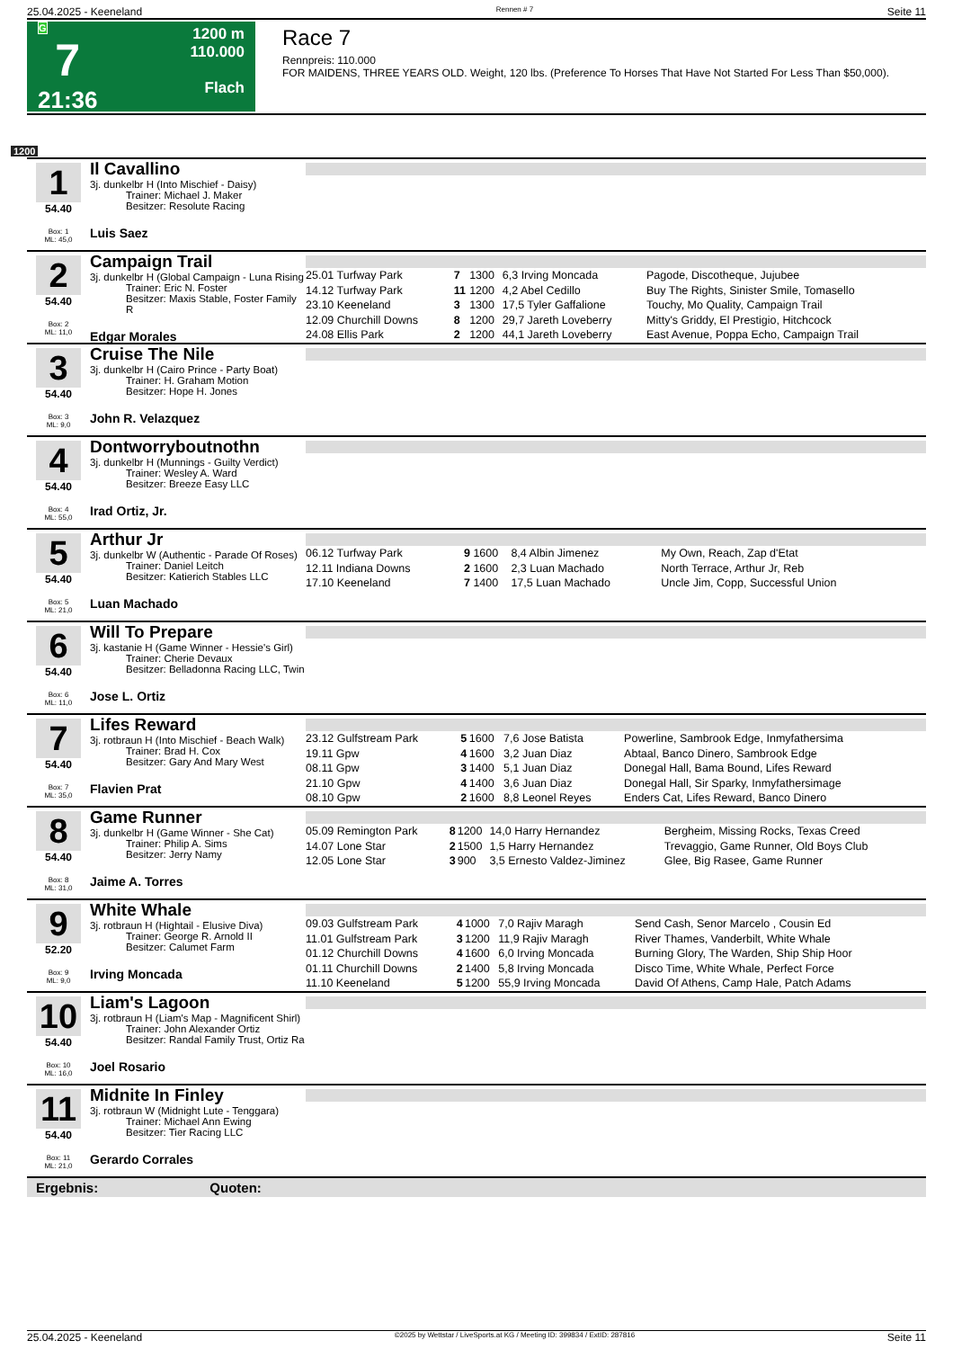25.04.2025 - Keeneland Rennen # 7 Seite 11
G
7
21:36
1200 m
110.000
Flach
Race 7
Rennpreis: 110.000
FOR MAIDENS, THREE YEARS OLD. Weight, 120 lbs. (Preference To Horses That Have Not Started For Less Than $50,000).
1200
1
54.40
Box: 1
ML: 45,0
Il Cavallino
3j. dunkelbr H (Into Mischief - Daisy)
Trainer: Michael J. Maker
Besitzer: Resolute Racing
Luis Saez
2
54.40
Box: 2
ML: 11,0
Campaign Trail
3j. dunkelbr H (Global Campaign - Luna Rising
Trainer: Eric N. Foster
Besitzer: Maxis Stable, Foster Family R
Edgar Morales
| 25.01 Turfway Park | 7 | 1300 | 6,3 Irving Moncada | Pagode, Discotheque, Jujubee |
| 14.12 Turfway Park | 11 | 1200 | 4,2 Abel Cedillo | Buy The Rights, Sinister Smile, Tomasello |
| 23.10 Keeneland | 3 | 1300 | 17,5 Tyler Gaffalione | Touchy, Mo Quality, Campaign Trail |
| 12.09 Churchill Downs | 8 | 1200 | 29,7 Jareth Loveberry | Mitty's Griddy, El Prestigio, Hitchcock |
| 24.08 Ellis Park | 2 | 1200 | 44,1 Jareth Loveberry | East Avenue, Poppa Echo, Campaign Trail |
3
54.40
Box: 3
ML: 9,0
Cruise The Nile
3j. dunkelbr H (Cairo Prince - Party Boat)
Trainer: H. Graham Motion
Besitzer: Hope H. Jones
John R. Velazquez
4
54.40
Box: 4
ML: 55,0
Dontworryboutnothn
3j. dunkelbr H (Munnings - Guilty Verdict)
Trainer: Wesley A. Ward
Besitzer: Breeze Easy LLC
Irad Ortiz, Jr.
5
54.40
Box: 5
ML: 21,0
Arthur Jr
3j. dunkelbr W (Authentic - Parade Of Roses)
Trainer: Daniel Leitch
Besitzer: Katierich Stables LLC
Luan Machado
| 06.12 Turfway Park | 9 | 1600 | 8,4 Albin Jimenez | My Own, Reach, Zap d'Etat |
| 12.11 Indiana Downs | 2 | 1600 | 2,3 Luan Machado | North Terrace, Arthur Jr, Reb |
| 17.10 Keeneland | 7 | 1400 | 17,5 Luan Machado | Uncle Jim, Copp, Successful Union |
6
54.40
Box: 6
ML: 11,0
Will To Prepare
3j. kastanie H (Game Winner - Hessie's Girl)
Trainer: Cherie Devaux
Besitzer: Belladonna Racing LLC, Twin
Jose L. Ortiz
7
54.40
Box: 7
ML: 35,0
Lifes Reward
3j. rotbraun H (Into Mischief - Beach Walk)
Trainer: Brad H. Cox
Besitzer: Gary And Mary West
Flavien Prat
| 23.12 Gulfstream Park | 5 | 1600 | 7,6 Jose Batista | Powerline, Sambrook Edge, Inmyfathersima |
| 19.11 Gpw | 4 | 1600 | 3,2 Juan Diaz | Abtaal, Banco Dinero, Sambrook Edge |
| 08.11 Gpw | 3 | 1400 | 5,1 Juan Diaz | Donegal Hall, Bama Bound, Lifes Reward |
| 21.10 Gpw | 4 | 1400 | 3,6 Juan Diaz | Donegal Hall, Sir Sparky, Inmyfathersimage |
| 08.10 Gpw | 2 | 1600 | 8,8 Leonel Reyes | Enders Cat, Lifes Reward, Banco Dinero |
8
54.40
Box: 8
ML: 31,0
Game Runner
3j. dunkelbr H (Game Winner - She Cat)
Trainer: Philip A. Sims
Besitzer: Jerry Namy
Jaime A. Torres
| 05.09 Remington Park | 8 | 1200 | 14,0 Harry Hernandez | Bergheim, Missing Rocks, Texas Creed |
| 14.07 Lone Star | 2 | 1500 | 1,5 Harry Hernandez | Trevaggio, Game Runner, Old Boys Club |
| 12.05 Lone Star | 3 | 900 | 3,5 Ernesto Valdez-Jiminez | Glee, Big Rasee, Game Runner |
9
52.20
Box: 9
ML: 9,0
White Whale
3j. rotbraun H (Hightail - Elusive Diva)
Trainer: George R. Arnold II
Besitzer: Calumet Farm
Irving Moncada
| 09.03 Gulfstream Park | 4 | 1000 | 7,0 Rajiv Maragh | Send Cash, Senor Marcelo , Cousin Ed |
| 11.01 Gulfstream Park | 3 | 1200 | 11,9 Rajiv Maragh | River Thames, Vanderbilt, White Whale |
| 01.12 Churchill Downs | 4 | 1600 | 6,0 Irving Moncada | Burning Glory, The Warden, Ship Ship Hoor |
| 01.11 Churchill Downs | 2 | 1400 | 5,8 Irving Moncada | Disco Time, White Whale, Perfect Force |
| 11.10 Keeneland | 5 | 1200 | 55,9 Irving Moncada | David Of Athens, Camp Hale, Patch Adams |
10
54.40
Box: 10
ML: 16,0
Liam's Lagoon
3j. rotbraun H (Liam's Map - Magnificent Shirl)
Trainer: John Alexander Ortiz
Besitzer: Randal Family Trust, Ortiz Ra
Joel Rosario
11
54.40
Box: 11
ML: 21,0
Midnite In Finley
3j. rotbraun W (Midnight Lute - Tenggara)
Trainer: Michael Ann Ewing
Besitzer: Tier Racing LLC
Gerardo Corrales
Ergebnis: Quoten:
25.04.2025 - Keeneland ©2025 by Wettstar / LiveSports.at KG / Meeting ID: 399834 / ExtID: 287816 Seite 11